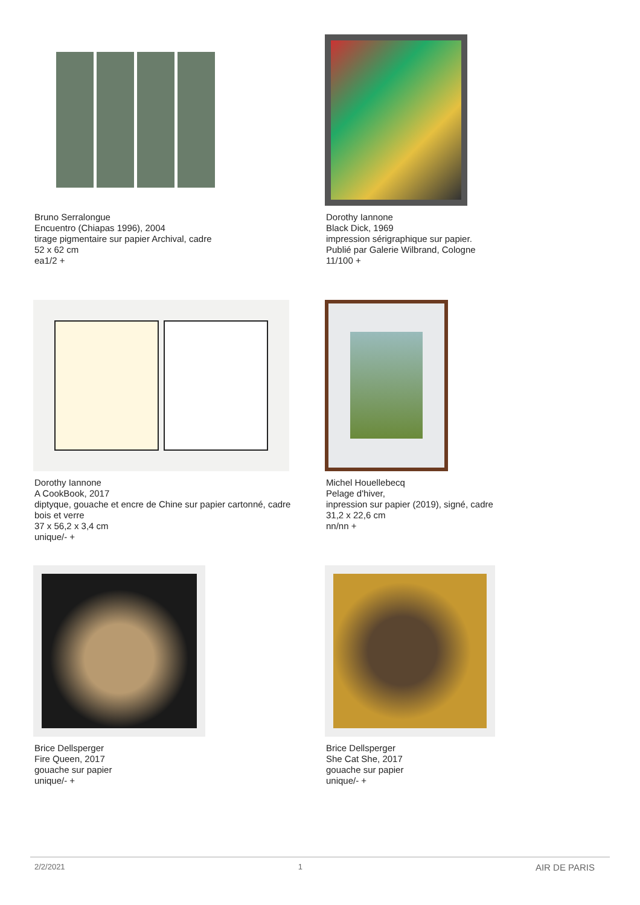Bruno Serralongue
Encuentro (Chiapas 1996), 2004
tirage pigmentaire sur papier Archival, cadre
52 x 62 cm
ea1/2 +
Dorothy Iannone
Black Dick, 1969
impression sérigraphique sur papier.
Publié par Galerie Wilbrand, Cologne
11/100 +
Dorothy Iannone
A CookBook, 2017
diptyque, gouache et encre de Chine sur papier cartonné, cadre
bois et verre
37 x 56,2 x 3,4 cm
unique/- +
Michel Houellebecq
Pelage d'hiver,
inpression sur papier (2019), signé, cadre
31,2 x 22,6 cm
nn/nn +
Brice Dellsperger
Fire Queen, 2017
gouache sur papier
unique/- +
Brice Dellsperger
She Cat She, 2017
gouache sur papier
unique/- +
2/2/2021 1 AIR DE PARIS